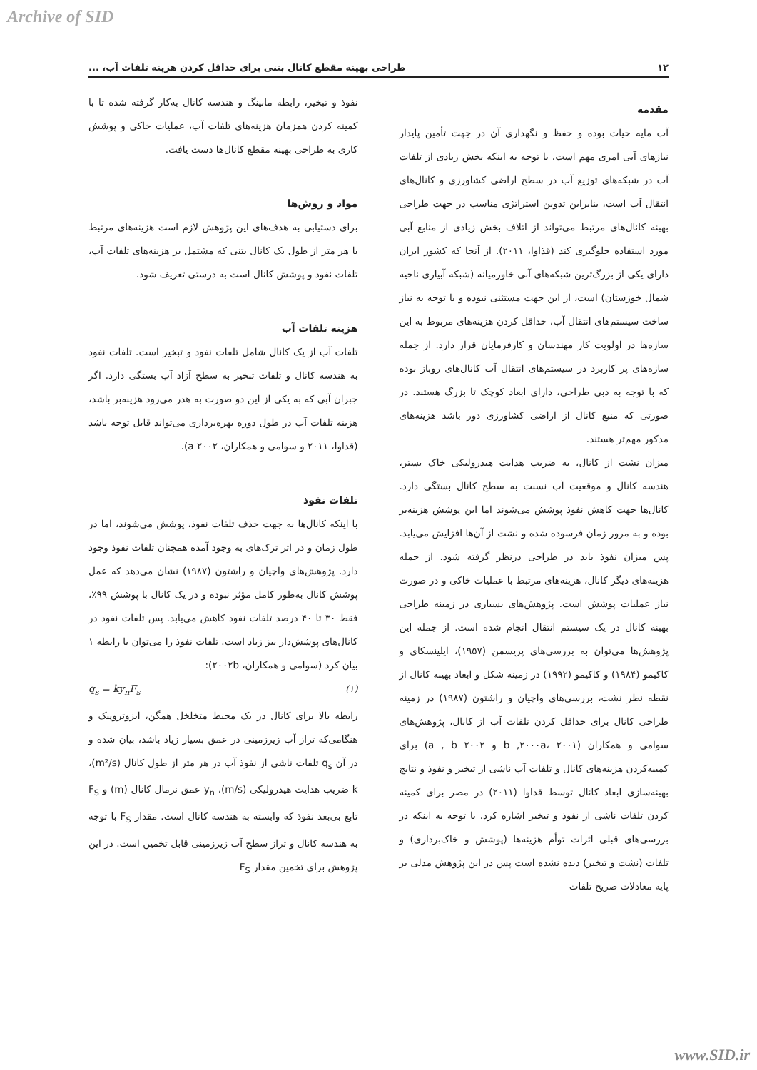Archive of SID
۱۲ طراحی بهینه مقطع کانال بتنی برای حداقل کردن هزینه تلفات آب، ...
مقدمه
آب مایه حیات بوده و حفظ و نگهداری آن در جهت تأمین پایدار نیازهای آبی امری مهم است. با توجه به اینکه بخش زیادی از تلفات آب در شبکه‌های توزیع آب در سطح اراضی کشاورزی و کانال‌های انتقال آب است، بنابراین تدوین استراتژی مناسب در جهت طراحی بهینه کانال‌های مرتبط می‌تواند از اتلاف بخش زیادی از منابع آبی مورد استفاده جلوگیری کند (قذاوا، ۲۰۱۱). از آنجا که کشور ایران دارای یکی از بزرگ‌ترین شبکه‌های آبی خاورمیانه (شبکه آبیاری ناحیه شمال خوزستان) است، از این جهت مستثنی نبوده و با توجه به نیاز ساخت سیستم‌های انتقال آب، حداقل کردن هزینه‌های مربوط به این سازه‌ها در اولویت کار مهندسان و کارفرمایان قرار دارد. از جمله سازه‌های پر کاربرد در سیستم‌های انتقال آب کانال‌های روباز بوده که با توجه به دبی طراحی، دارای ابعاد کوچک تا بزرگ هستند. در صورتی که منبع کانال از اراضی کشاورزی دور باشد هزینه‌های مذکور مهم‌تر هستند.
میزان نشت از کانال، به ضریب هدایت هیدرولیکی خاک بستر، هندسه کانال و موقعیت آب نسبت به سطح کانال بستگی دارد. کانال‌ها جهت کاهش نفوذ پوشش می‌شوند اما این پوشش هزینه‌بر بوده و به مرور زمان فرسوده شده و نشت از آن‌ها افزایش می‌یابد. پس میزان نفوذ باید در طراحی درنظر گرفته شود. از جمله هزینه‌های دیگر کانال، هزینه‌های مرتبط با عملیات خاکی و در صورت نیاز عملیات پوشش است. پژوهش‌های بسیاری در زمینه طراحی بهینه کانال در یک سیستم انتقال انجام شده است. از جمله این پژوهش‌ها می‌توان به بررسی‌های پریسمن (۱۹۵۷)، ایلینسکای و کاکیمو (۱۹۸۴) و کاکیمو (۱۹۹۲) در زمینه شکل و ابعاد بهینه کانال از نقطه نظر نشت، بررسی‌های واچیان و راشتون (۱۹۸۷) در زمینه طراحی کانال برای حداقل کردن تلفات آب از کانال، پژوهش‌های سوامی و همکاران (b ,۲۰۰۰a، ۲۰۰۱ و a , b ۲۰۰۲) برای کمینه‌کردن هزینه‌های کانال و تلفات آب ناشی از تبخیر و نفوذ و نتایج بهینه‌سازی ابعاد کانال توسط قذاوا (۲۰۱۱) در مصر برای کمینه کردن تلفات ناشی از نفوذ و تبخیر اشاره کرد. با توجه به اینکه در بررسی‌های قبلی اثرات توأم هزینه‌ها (پوشش و خاک‌برداری) و تلفات (نشت و تبخیر) دیده نشده است پس در این پژوهش مدلی بر پایه معادلات صریح تلفات
نفوذ و تبخیر، رابطه مانینگ و هندسه کانال به‌کار گرفته شده تا با کمینه کردن همزمان هزینه‌های تلفات آب، عملیات خاکی و پوشش کاری به طراحی بهینه مقطع کانال‌ها دست یافت.
مواد و روش‌ها
برای دستیابی به هدف‌های این پژوهش لازم است هزینه‌های مرتبط با هر متر از طول یک کانال بتنی که مشتمل بر هزینه‌های تلفات آب، تلفات نفوذ و پوشش کانال است به درستی تعریف شود.
هزینه تلفات آب
تلفات آب از یک کانال شامل تلفات نفوذ و تبخیر است. تلفات نفوذ به هندسه کانال و تلفات تبخیر به سطح آزاد آب بستگی دارد. اگر جبران آبی که به یکی از این دو صورت به هدر می‌رود هزینه‌بر باشد، هزینه تلفات آب در طول دوره بهره‌برداری می‌تواند قابل توجه باشد (قذاوا، ۲۰۱۱ و سوامی و همکاران، a ۲۰۰۲).
تلفات نفوذ
با اینکه کانال‌ها به جهت حذف تلفات نفوذ، پوشش می‌شوند، اما در طول زمان و در اثر ترک‌های به وجود آمده همچنان تلفات نفوذ وجود دارد. پژوهش‌های واچیان و راشتون (۱۹۸۷) نشان می‌دهد که عمل پوشش کانال به‌طور کامل مؤثر نبوده و در یک کانال با پوشش ۹۹٪، فقط ۳۰ تا ۴۰ درصد تلفات نفوذ کاهش می‌یابد. پس تلفات نفوذ در کانال‌های پوشش‌دار نیز زیاد است. تلفات نفوذ را می‌توان با رابطه ۱ بیان کرد (سوامی و همکاران، ۲۰۰۲b):
q<sub>s</sub> = ky<sub>n</sub>F<sub>s</sub> (۱)
رابطه بالا برای کانال در یک محیط متخلخل همگن، ایزوتروپیک و هنگامی‌که تراز آب زیرزمینی در عمق بسیار زیاد باشد، بیان شده و در آن q<sub>s</sub> تلفات ناشی از نفوذ آب در هر متر از طول کانال (m²/s)، k ضریب هدایت هیدرولیکی (m/s)، y<sub>n</sub> عمق نرمال کانال (m) و F<sub>S</sub> تابع بی‌بعد نفوذ که وابسته به هندسه کانال است. مقدار F<sub>S</sub> با توجه به هندسه کانال و تراز سطح آب زیرزمینی قابل تخمین است. در این پژوهش برای تخمین مقدار F<sub>S</sub>
www.SID.ir